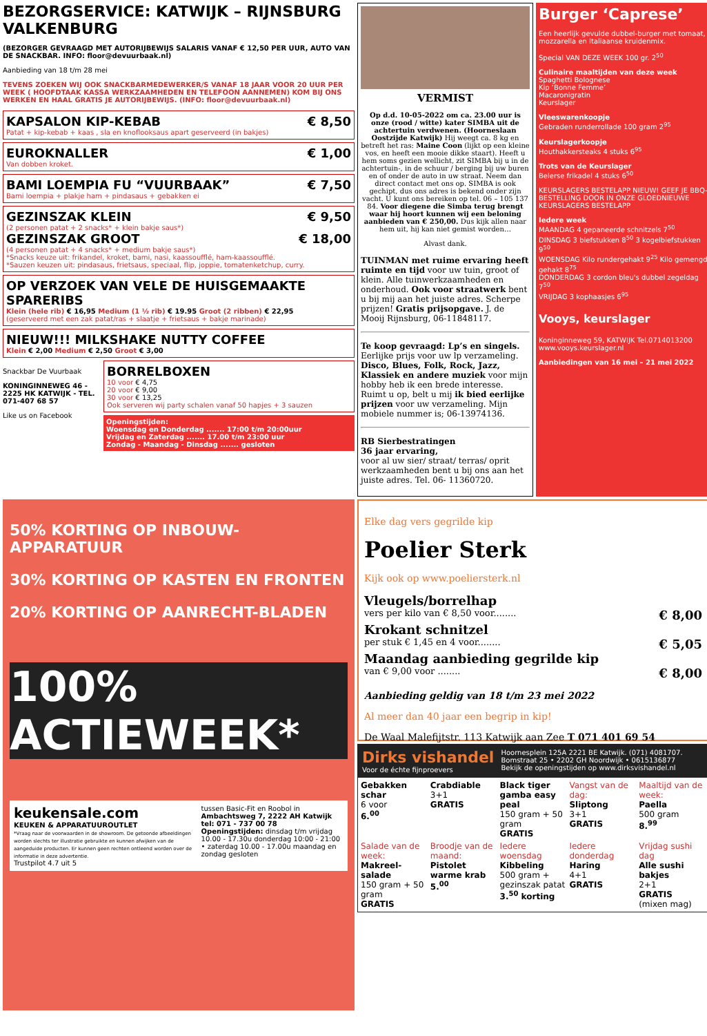BEZORGSERVICE: KATWIJK – RIJNSBURG VALKENBURG
(BEZORGER GEVRAAGD MET AUTORIJBEWIJS SALARIS VANAF € 12,50 PER UUR, AUTO VAN DE SNACKBAR. INFO: floor@devuurbaak.nl)
Aanbieding van 18 t/m 28 mei
TEVENS ZOEKEN WIJ OOK SNACKBARMEDEWERKER/S VANAF 18 JAAR VOOR 20 UUR PER WEEK ( HOOFDTAAK KASSA WERKZAAMHEDEN EN TELEFOON AANNEMEN) KOM BIJ ONS WERKEN EN HAAL GRATIS JE AUTORIJBEWIJS. (INFO: floor@devuurbaak.nl)
KAPSALON KIP-KEBAB € 8,50
Patat + kip-kebab + kaas , sla en knoflooksaus apart geserveerd (in bakjes)
EUROKNALLER € 1,00
Van dobben kroket.
BAMI LOEMPIA FU “VUURBAAK” € 7,50
Bami loempia + plakje ham + pindasaus + gebakken ei
GEZINSZAK KLEIN € 9,50
(2 personen patat + 2 snacks* + klein bakje saus*)
GEZINSZAK GROOT € 18,00
(4 personen patat + 4 snacks* + medium bakje saus*)
*Snacks keuze uit: frikandel, kroket, bami, nasi, kaassoufflé, ham-kaassoufflé.
*Sauzen keuzen uit: pindasaus, frietsaus, speciaal, flip, joppie, tomatenketchup, curry.
OP VERZOEK VAN VELE DE HUISGEMAAKTE SPARERIBS
Klein (hele rib) € 16,95 Medium (1 ½ rib) € 19.95 Groot (2 ribben) € 22,95
(geserveerd met een zak patat/ras + slaatje + frietsaus + bakje marinade)
NIEUW!!! MILKSHAKE NUTTY COFFEE
Klein € 2,00 Medium € 2,50 Groot € 3,00
Snackbar De Vuurbaak
KONINGINNEWEG 46 - 2225 HK KATWIJK - TEL. 071-407 68 57
Like us on Facebook
BORRELBOXEN
10 voor € 4,75
20 voor € 9,00
30 voor € 13,25
Ook serveren wij party schalen vanaf 50 hapjes + 3 sauzen
Openingstijden:
Woensdag en Donderdag ....... 17:00 t/m 20:00uur
Vrijdag en Zaterdag ....... 17.00 t/m 23:00 uur
Zondag - Maandag - Dinsdag ....... gesloten
VERMIST
Op d.d. 10-05-2022 om ca. 23.00 uur is onze (rood / witte) kater SIMBA uit de achtertuin verdwenen. (Hoorneslaan Oostzijde Katwijk) Hij weegt ca. 8 kg en betreft het ras: Maine Coon (lijkt op een kleine vos, en heeft een mooie dikke staart). Heeft u hem soms gezien wellicht, zit SIMBA bij u in de achtertuin-, in de schuur / berging bij uw buren en of onder de auto in uw straat. Neem dan direct contact met ons op. SIMBA is ook gechipt, dus ons adres is bekend onder zijn vacht. U kunt ons bereiken op tel. 06 – 105 137 84. Voor diegene die Simba terug brengt waar hij hoort kunnen wij een beloning aanbieden van € 250,00. Dus kijk allen naar hem uit, hij kan niet gemist worden…
Alvast dank.
TUINMAN met ruime ervaring heeft ruimte en tijd voor uw tuin, groot of klein. Alle tuinwerkzaamheden en onderhoud. Ook voor straatwerk bent u bij mij aan het juiste adres. Scherpe prijzen! Gratis prijsopgave. J. de Mooij Rijnsburg, 06-11848117.
Te koop gevraagd: Lp’s en singels. Eerlijke prijs voor uw lp verzameling. Disco, Blues, Folk, Rock, Jazz, Klassiek en andere muziek voor mijn hobby heb ik een brede interesse. Ruimt u op, belt u mij ik bied eerlijke prijzen voor uw verzameling. Mijn mobiele nummer is; 06-13974136.
RB Sierbestratingen
36 jaar ervaring,
voor al uw sier/ straat/ terras/ oprit werkzaamheden bent u bij ons aan het juiste adres. Tel. 06- 11360720.
Burger ‘Caprese’
Een heerlijk gevulde dubbel-burger met tomaat, mozzarella en Italiaanse kruidenmix.
Special VAN DEZE WEEK 100 gr. 2<sup>50</sup>
Culinaire maaltijden van deze week
Spaghetti Bolognese
Kip ‘Bonne Femme’
Macaronigratin
Keurslager
Vleeswarenkoopje
Gebraden runderrollade 100 gram 2<sup>95</sup>
Keurslagerkoopje
Houthakkersteaks 4 stuks 6<sup>95</sup>
Trots van de Keurslager
Belerse frikadel 4 stuks 6<sup>50</sup>
KEURSLAGERS BESTELAPP NIEUW! GEEF JE BBQ-BESTELLING DOOR IN ONZE GLOEDNIEUWE KEURSLAGERS BESTELAPP
Iedere week
MAANDAG 4 gepaneerde schnitzels 7<sup>50</sup>
DINSDAG 3 biefstukken 8<sup>50</sup> 3 kogelbiefstukken 9<sup>50</sup>
WOENSDAG Kilo rundergehakt 9<sup>25</sup> Kilo gemengd gehakt 8<sup>75</sup>
DONDERDAG 3 cordon bleu's dubbel zegeldag 7<sup>50</sup>
VRIJDAG 3 kophaasjes 6<sup>95</sup>
Vooys, keurslager
Koninginneweg 59, KATWIJK Tel.0714013200 www.vooys.keurslager.nl
Aanbiedingen van 16 mei – 21 mei 2022
50% KORTING OP INBOUW-APPARATUUR
30% KORTING OP KASTEN EN FRONTEN
20% KORTING OP AANRECHT-BLADEN
100% ACTIEWEEK*
keukensale.com
KEUKEN & APPARATUUROUTLET
*Vraag naar de voorwaarden in de showroom. De getoonde afbeeldingen worden slechts ter illustratie gebruikte en kunnen afwijken van de aangeduide producten. Er kunnen geen rechten ontleend worden over de informatie in deze advertentie.
Trustpilot 4.7 uit 5
tussen Basic-Fit en Roobol in
Ambachtsweg 7, 2222 AH Katwijk
tel: 071 - 737 00 78
Openingstijden: dinsdag t/m vrijdag 10.00 - 17.30u donderdag 10:00 - 21:00 • zaterdag 10.00 - 17.00u maandag en zondag gesloten
Elke dag vers gegrilde kip
Poelier Sterk
Kijk ook op www.poeliersterk.nl
Vleugels/borrelhap
vers per kilo van € 8,50 voor........ € 8,00
Krokant schnitzel
per stuk € 1,45 en 4 voor........ € 5,05
Maandag aanbieding gegrilde kip
van € 9,00 voor ........ € 8,00
Aanbieding geldig van 18 t/m 23 mei 2022
Al meer dan 40 jaar een begrip in kip!
De Waal Malefijtstr. 113 Katwijk aan Zee T 071 401 69 54
Dirks vishandel
Voor de échte fijnproevers
Hoornesplein 125A 2221 BE Katwijk. (071) 4081707.
Bomstraat 25 • 2202 GH Noordwijk • 0615136877
Bekijk de openingstijden op www.dirksvishandel.nl
Gebakken schar
6 voor
6.<sup>00</sup>
Crabdiable
3+1
GRATIS
Black tiger gamba easy peal
150 gram + 50 gram
GRATIS
Vangst van de dag:
Sliptong
3+1
GRATIS
Maaltijd van de week:
Paella
500 gram
8.<sup>99</sup>
Salade van de week:
Makreel-salade
150 gram + 50 gram
GRATIS
Broodje van de maand:
Pistolet warme krab
5.<sup>00</sup>
Iedere woensdag
Kibbeling
500 gram + gezinszak patat
3.<sup>50</sup> korting
Iedere donderdag
Haring
4+1
GRATIS
Vrijdag sushi dag
Alle sushi bakjes
2+1
GRATIS
(mixen mag)